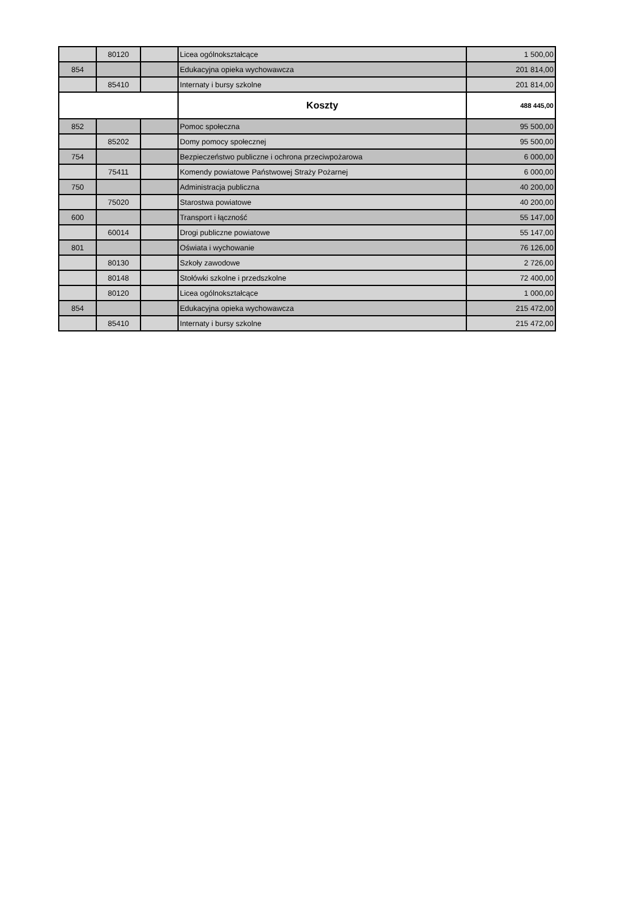| | 80120 | | Licea ogólnokształcące | 1 500,00 |
| 854 | | | Edukacyjna opieka wychowawcza | 201 814,00 |
| | 85410 | | Internaty i bursy szkolne | 201 814,00 |
| | | | Koszty | 488 445,00 |
| 852 | | | Pomoc społeczna | 95 500,00 |
| | 85202 | | Domy pomocy społecznej | 95 500,00 |
| 754 | | | Bezpieczeństwo publiczne i ochrona przeciwpożarowa | 6 000,00 |
| | 75411 | | Komendy powiatowe Państwowej Straży Pożarnej | 6 000,00 |
| 750 | | | Administracja publiczna | 40 200,00 |
| | 75020 | | Starostwa powiatowe | 40 200,00 |
| 600 | | | Transport i łączność | 55 147,00 |
| | 60014 | | Drogi publiczne powiatowe | 55 147,00 |
| 801 | | | Oświata i wychowanie | 76 126,00 |
| | 80130 | | Szkoły zawodowe | 2 726,00 |
| | 80148 | | Stołówki szkolne i przedszkolne | 72 400,00 |
| | 80120 | | Licea ogólnokształcące | 1 000,00 |
| 854 | | | Edukacyjna opieka wychowawcza | 215 472,00 |
| | 85410 | | Internaty i bursy szkolne | 215 472,00 |